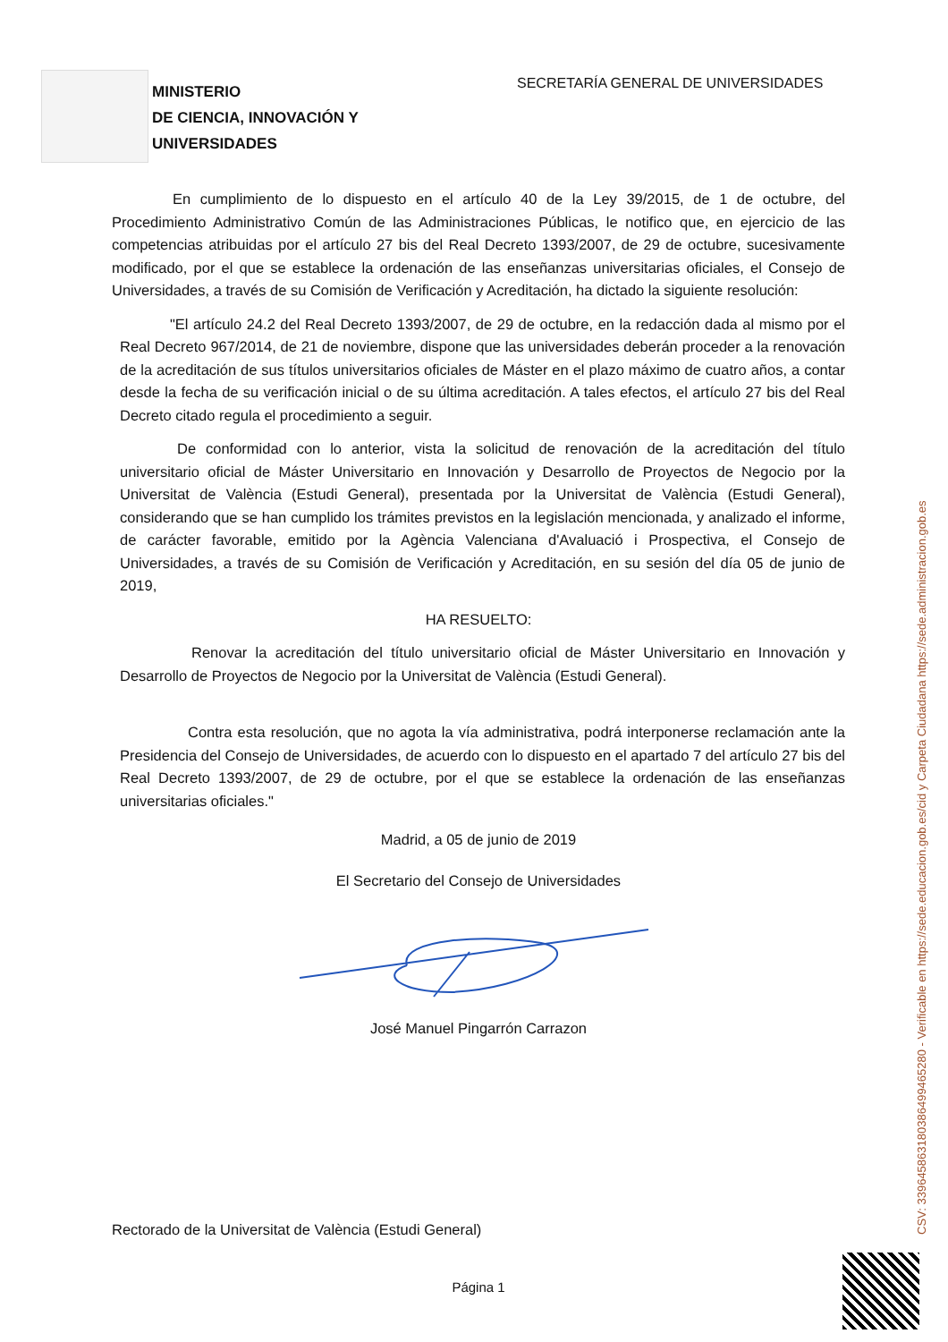MINISTERIO
DE CIENCIA, INNOVACIÓN Y
UNIVERSIDADES
SECRETARÍA GENERAL DE UNIVERSIDADES
En cumplimiento de lo dispuesto en el artículo 40 de la Ley 39/2015, de 1 de octubre, del Procedimiento Administrativo Común de las Administraciones Públicas, le notifico que, en ejercicio de las competencias atribuidas por el artículo 27 bis del Real Decreto 1393/2007, de 29 de octubre, sucesivamente modificado, por el que se establece la ordenación de las enseñanzas universitarias oficiales, el Consejo de Universidades, a través de su Comisión de Verificación y Acreditación, ha dictado la siguiente resolución:
"El artículo 24.2 del Real Decreto 1393/2007, de 29 de octubre, en la redacción dada al mismo por el Real Decreto 967/2014, de 21 de noviembre, dispone que las universidades deberán proceder a la renovación de la acreditación de sus títulos universitarios oficiales de Máster en el plazo máximo de cuatro años, a contar desde la fecha de su verificación inicial o de su última acreditación. A tales efectos, el artículo 27 bis del Real Decreto citado regula el procedimiento a seguir.
De conformidad con lo anterior, vista la solicitud de renovación de la acreditación del título universitario oficial de Máster Universitario en Innovación y Desarrollo de Proyectos de Negocio por la Universitat de València (Estudi General), presentada por la Universitat de València (Estudi General), considerando que se han cumplido los trámites previstos en la legislación mencionada, y analizado el informe, de carácter favorable, emitido por la Agència Valenciana d'Avaluació i Prospectiva, el Consejo de Universidades, a través de su Comisión de Verificación y Acreditación, en su sesión del día 05 de junio de 2019,
HA RESUELTO:
Renovar la acreditación del título universitario oficial de Máster Universitario en Innovación y Desarrollo de Proyectos de Negocio por la Universitat de València (Estudi General).
Contra esta resolución, que no agota la vía administrativa, podrá interponerse reclamación ante la Presidencia del Consejo de Universidades, de acuerdo con lo dispuesto en el apartado 7 del artículo 27 bis del Real Decreto 1393/2007, de 29 de octubre, por el que se establece la ordenación de las enseñanzas universitarias oficiales."
Madrid, a 05 de junio de 2019
El Secretario del Consejo de Universidades
José Manuel Pingarrón Carrazon
Rectorado de la Universitat de València (Estudi General)
Página 1
CSV: 33964586318038649946528​0 - Verificable en https://sede.educacion.gob.es/cid y Carpeta Ciudadana https://sede.administracion.gob.es